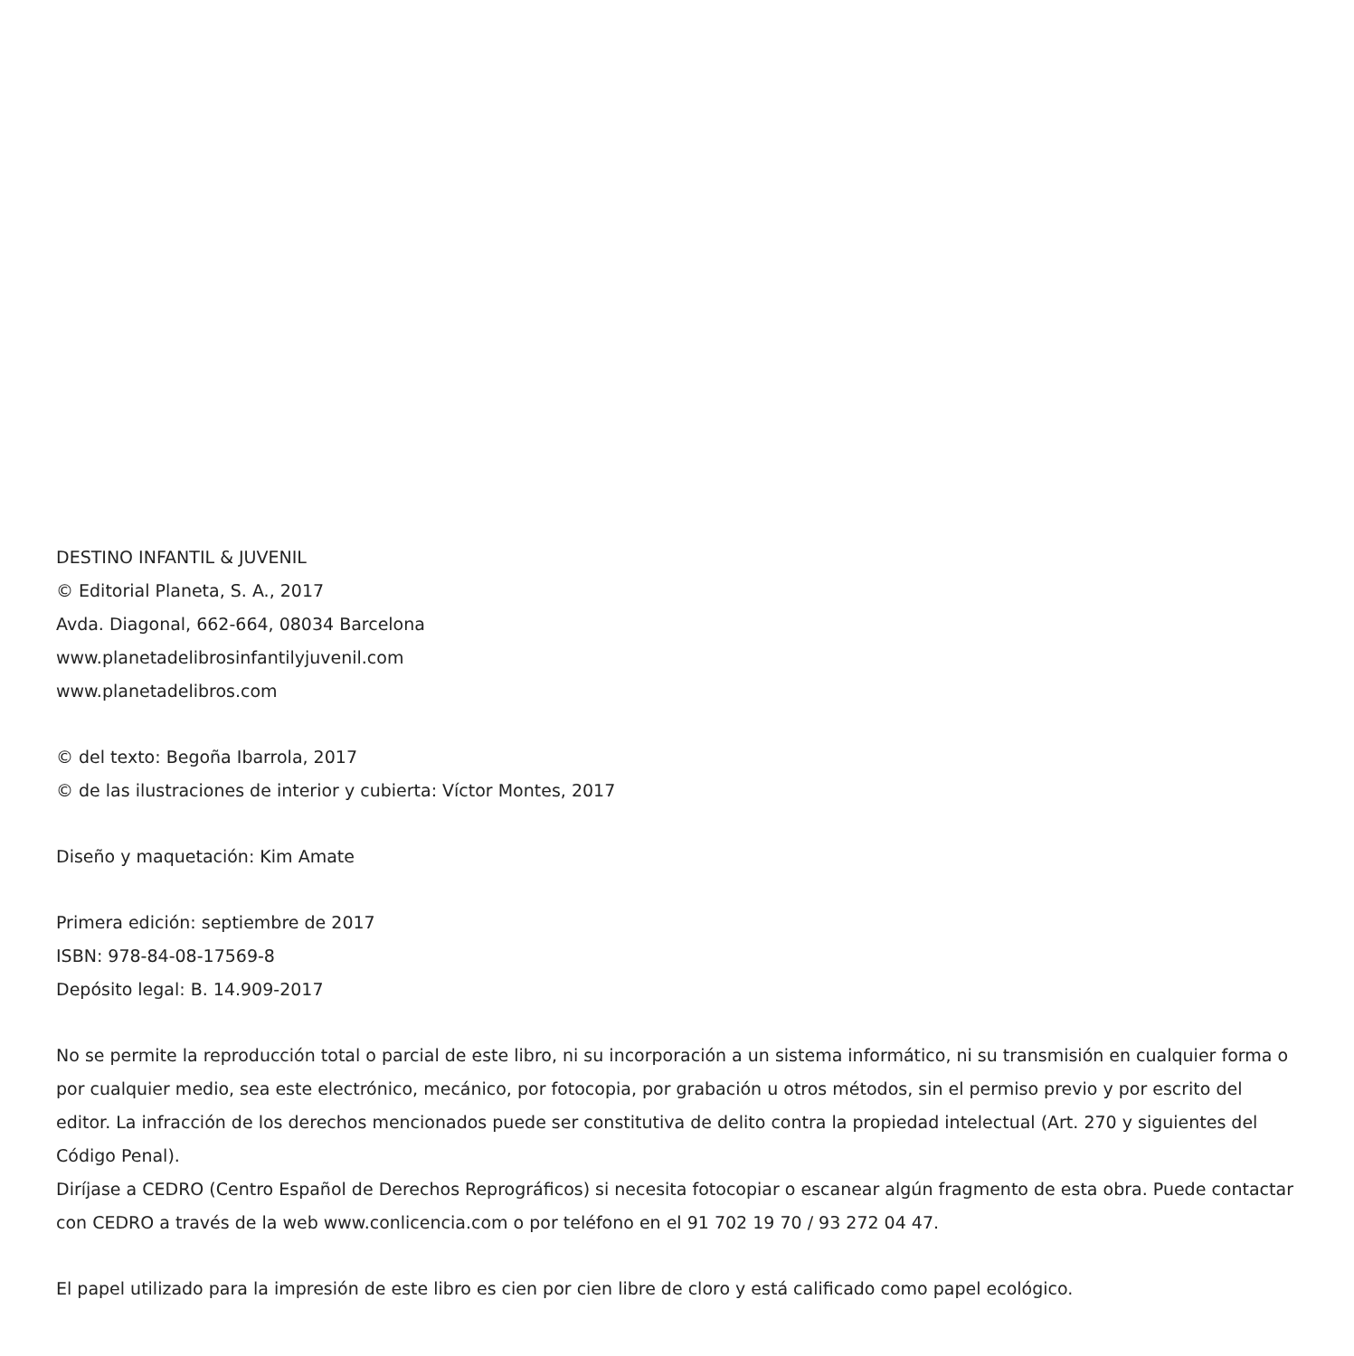DESTINO INFANTIL & JUVENIL
© Editorial Planeta, S. A., 2017
Avda. Diagonal, 662-664, 08034 Barcelona
www.planetadelibrosinfantilyjuvenil.com
www.planetadelibros.com
© del texto: Begoña Ibarrola, 2017
© de las ilustraciones de interior y cubierta: Víctor Montes, 2017
Diseño y maquetación: Kim Amate
Primera edición: septiembre de 2017
ISBN: 978-84-08-17569-8
Depósito legal: B. 14.909-2017
No se permite la reproducción total o parcial de este libro, ni su incorporación a un sistema informático, ni su transmisión en cualquier forma o por cualquier medio, sea este electrónico, mecánico, por fotocopia, por grabación u otros métodos, sin el permiso previo y por escrito del editor. La infracción de los derechos mencionados puede ser constitutiva de delito contra la propiedad intelectual (Art. 270 y siguientes del Código Penal).
Diríjase a CEDRO (Centro Español de Derechos Reprográficos) si necesita fotocopiar o escanear algún fragmento de esta obra. Puede contactar con CEDRO a través de la web www.conlicencia.com o por teléfono en el 91 702 19 70 / 93 272 04 47.
El papel utilizado para la impresión de este libro es cien por cien libre de cloro y está calificado como papel ecológico.